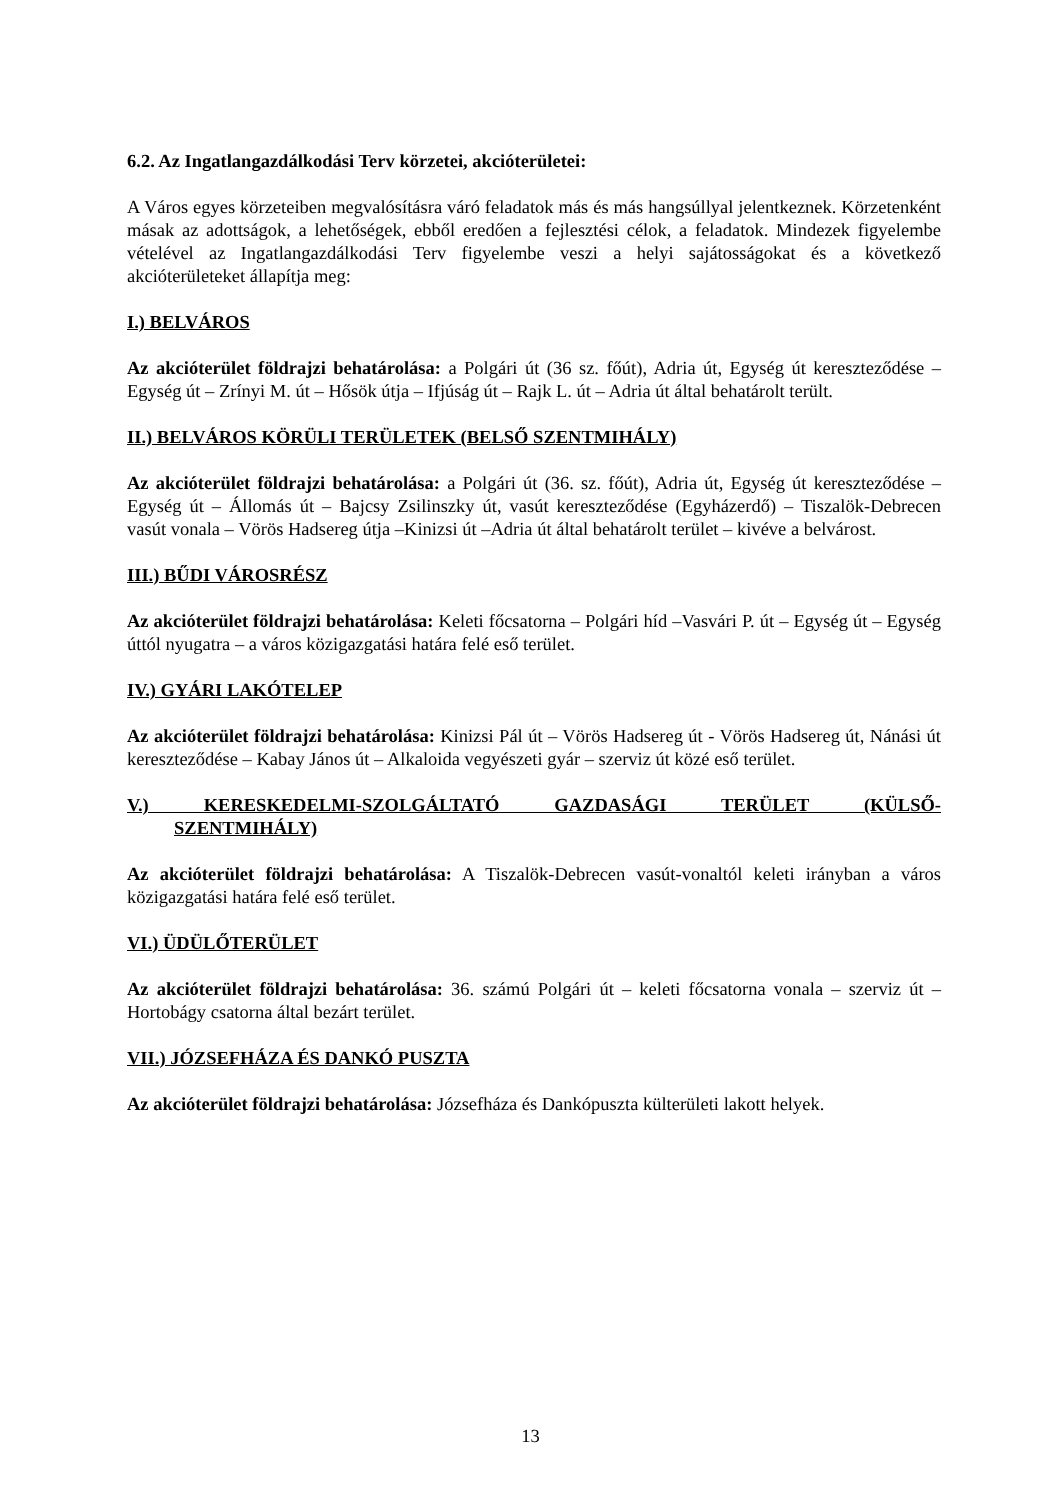6.2. Az Ingatlangazdálkodási Terv körzetei, akcióterületei:
A Város egyes körzeteiben megvalósításra váró feladatok más és más hangsúllyal jelentkeznek. Körzetenként másak az adottságok, a lehetőségek, ebből eredően a fejlesztési célok, a feladatok. Mindezek figyelembe vételével az Ingatlangazdálkodási Terv figyelembe veszi a helyi sajátosságokat és a következő akcióterületeket állapítja meg:
I.) BELVÁROS
Az akcióterület földrajzi behatárolása: a Polgári út (36 sz. főút), Adria út, Egység út kereszteződése – Egység út – Zrínyi M. út – Hősök útja – Ifjúság út – Rajk L. út – Adria út által behatárolt terült.
II.) BELVÁROS KÖRÜLI TERÜLETEK (BELSŐ SZENTMIHÁLY)
Az akcióterület földrajzi behatárolása: a Polgári út (36. sz. főút), Adria út, Egység út kereszteződése – Egység út – Állomás út – Bajcsy Zsilinszky út, vasút kereszteződése (Egyházerdő) – Tiszalök-Debrecen vasút vonala – Vörös Hadsereg útja –Kinizsi út –Adria út által behatárolt terület – kivéve a belvárost.
III.) BŰDI VÁROSRÉSZ
Az akcióterület földrajzi behatárolása: Keleti főcsatorna – Polgári híd –Vasvári P. út – Egység út – Egység úttól nyugatra – a város közigazgatási határa felé eső terület.
IV.) GYÁRI LAKÓTELEP
Az akcióterület földrajzi behatárolása: Kinizsi Pál út – Vörös Hadsereg út - Vörös Hadsereg út, Nánási út kereszteződése – Kabay János út – Alkaloida vegyészeti gyár – szerviz út közé eső terület.
V.) KERESKEDELMI-SZOLGÁLTATÓ GAZDASÁGI TERÜLET (KÜLSŐ-
SZENTMIHÁLY)
Az akcióterület földrajzi behatárolása: A Tiszalök-Debrecen vasút-vonaltól keleti irányban a város közigazgatási határa felé eső terület.
VI.) ÜDÜLŐTERÜLET
Az akcióterület földrajzi behatárolása: 36. számú Polgári út – keleti főcsatorna vonala – szerviz út – Hortobágy csatorna által bezárt terület.
VII.) JÓZSEFHÁZA ÉS DANKÓ PUSZTA
Az akcióterület földrajzi behatárolása: Józsefháza és Dankópuszta külterületi lakott helyek.
13